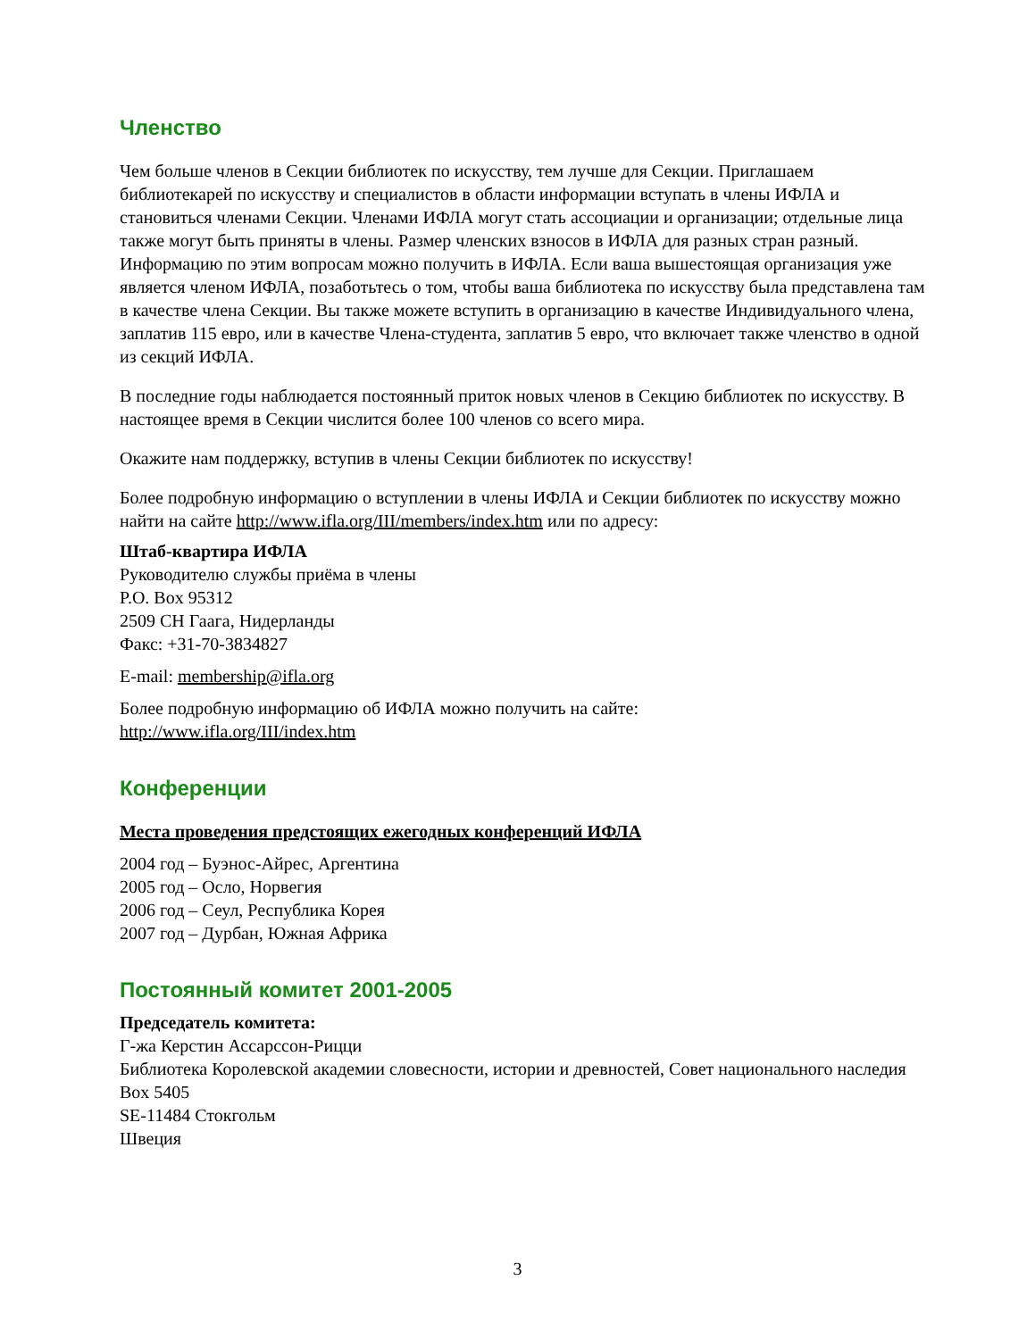Членство
Чем больше членов в Секции библиотек по искусству, тем лучше для Секции. Приглашаем библиотекарей по искусству и специалистов в области информации вступать в члены ИФЛА и становиться членами Секции. Членами ИФЛА могут стать ассоциации и организации; отдельные лица также могут быть приняты в члены. Размер членских взносов в ИФЛА для разных стран разный. Информацию по этим вопросам можно получить в ИФЛА. Если ваша вышестоящая организация уже является членом ИФЛА, позаботьтесь о том, чтобы ваша библиотека по искусству была представлена там в качестве члена Секции. Вы также можете вступить в организацию в качестве Индивидуального члена, заплатив 115 евро, или в качестве Члена-студента, заплатив 5 евро, что включает также членство в одной из секций ИФЛА.
В последние годы наблюдается постоянный приток новых членов в Секцию библиотек по искусству. В настоящее время в Секции числится более 100 членов со всего мира.
Окажите нам поддержку, вступив в члены Секции библиотек по искусству!
Более подробную информацию о вступлении в члены ИФЛА и Секции библиотек по искусству можно найти на сайте http://www.ifla.org/III/members/index.htm или по адресу:
Штаб-квартира ИФЛА
Руководителю службы приёма в члены
P.O. Box 95312
2509 CH Гаага, Нидерланды
Факс: +31-70-3834827
E-mail: membership@ifla.org
Более подробную информацию об ИФЛА можно получить на сайте:
http://www.ifla.org/III/index.htm
Конференции
Места проведения предстоящих ежегодных конференций ИФЛА
2004 год – Буэнос-Айрес, Аргентина
2005 год – Осло, Норвегия
2006 год – Сеул, Республика Корея
2007 год – Дурбан, Южная Африка
Постоянный комитет 2001-2005
Председатель комитета:
Г-жа Керстин Ассарссон-Рицци
Библиотека Королевской академии словесности, истории и древностей, Совет национального наследия
Box 5405
SE-11484 Стокгольм
Швеция
3